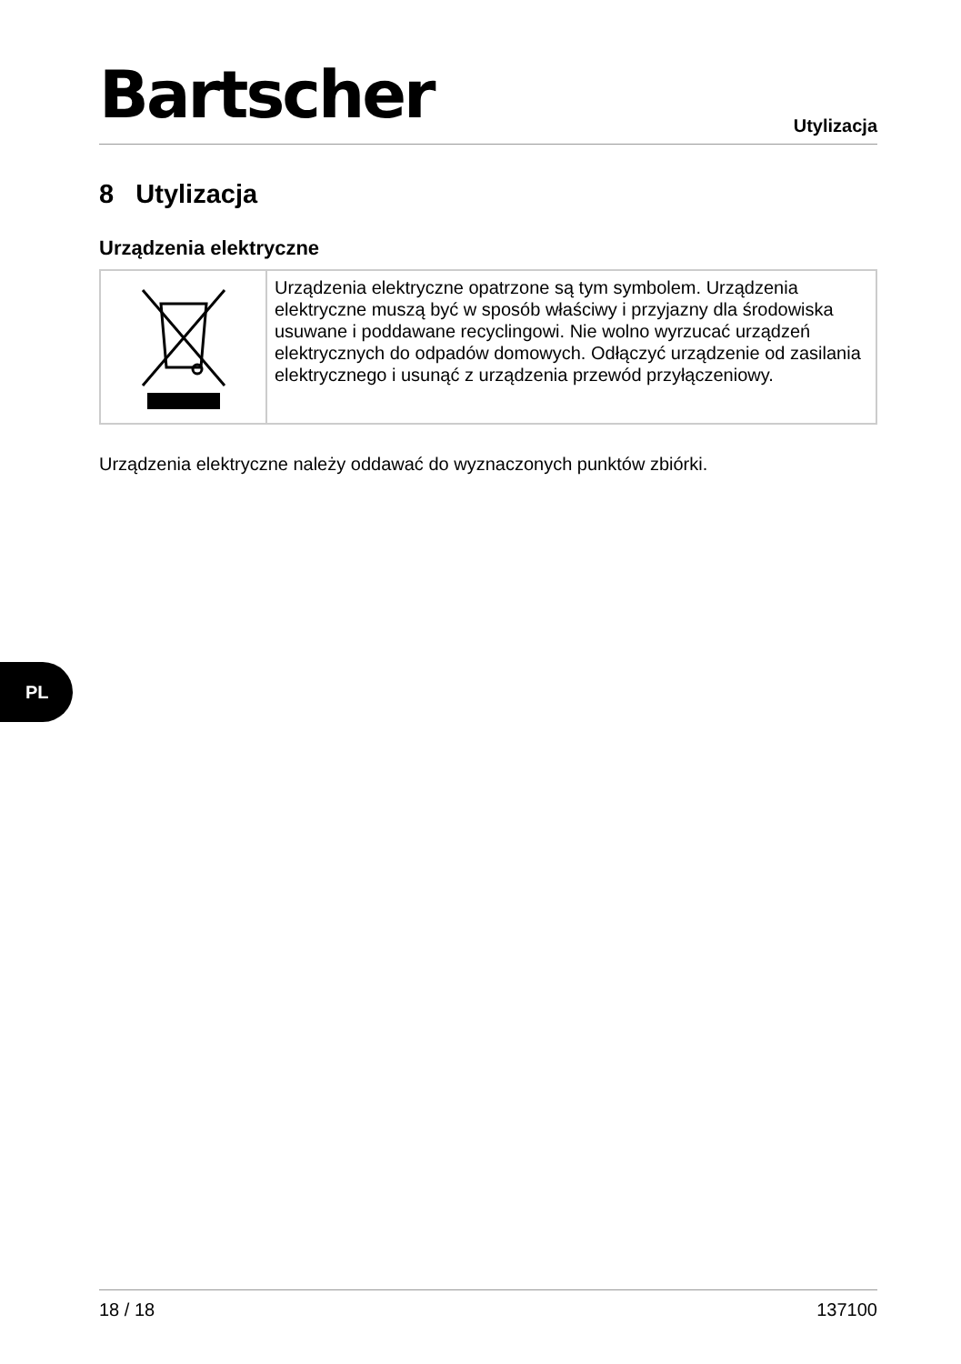Bartscher
Utylizacja
8 Utylizacja
Urządzenia elektryczne
| | Urządzenia elektryczne opatrzone są tym symbolem. Urządzenia elektryczne muszą być w sposób właściwy i przyjazny dla środowiska usuwane i poddawane recyclingowi. Nie wolno wyrzucać urządzeń elektrycznych do odpadów domowych. Odłączyć urządzenie od zasilania elektrycznego i usunąć z urządzenia przewód przyłączeniowy. |
Urządzenia elektryczne należy oddawać do wyznaczonych punktów zbiórki.
PL
18 / 18 137100